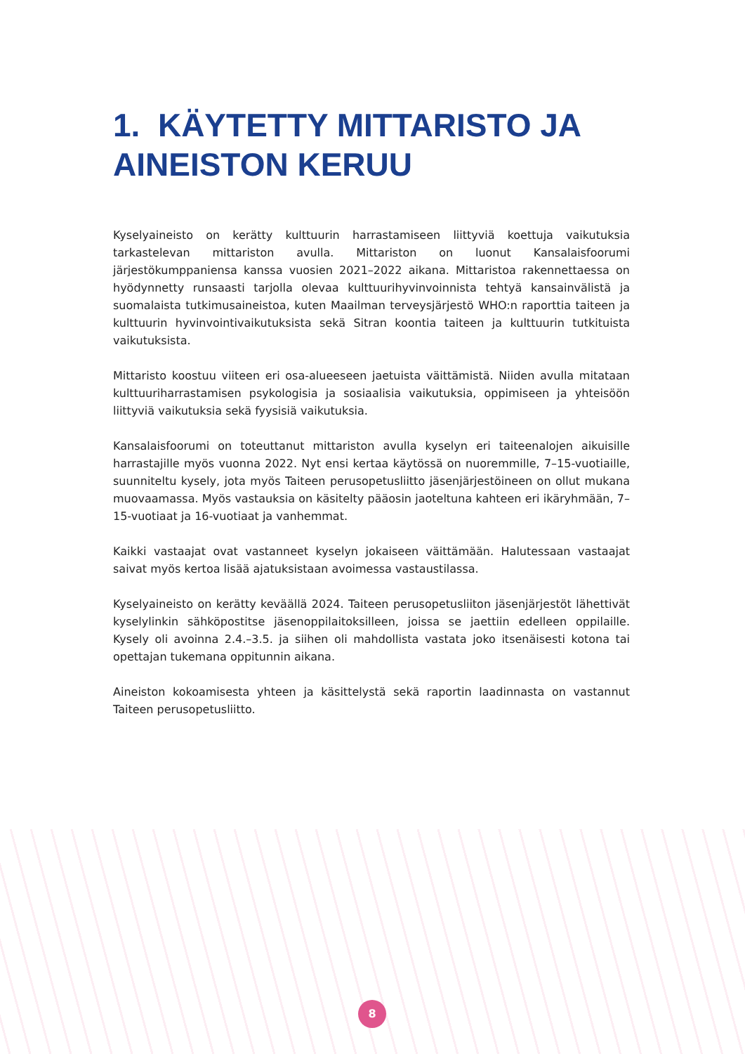1. KÄYTETTY MITTARISTO JA AINEISTON KERUU
Kyselyaineisto on kerätty kulttuurin harrastamiseen liittyviä koettuja vaikutuksia tarkastelevan mittariston avulla. Mittariston on luonut Kansalaisfoorumi järjestökumppaniensa kanssa vuosien 2021–2022 aikana. Mittaristoa rakennettaessa on hyödynnetty runsaasti tarjolla olevaa kulttuurihyvinvoinnista tehtyä kansainvälistä ja suomalaista tutkimusaineistoa, kuten Maailman terveysjärjestö WHO:n raporttia taiteen ja kulttuurin hyvinvointivaikutuksista sekä Sitran koontia taiteen ja kulttuurin tutkituista vaikutuksista.
Mittaristo koostuu viiteen eri osa-alueeseen jaetuista väittämistä. Niiden avulla mitataan kulttuuriharrastamisen psykologisia ja sosiaalisia vaikutuksia, oppimiseen ja yhteisöön liittyviä vaikutuksia sekä fyysisiä vaikutuksia.
Kansalaisfoorumi on toteuttanut mittariston avulla kyselyn eri taiteenalojen aikuisille harrastajille myös vuonna 2022. Nyt ensi kertaa käytössä on nuoremmille, 7–15-vuotiaille, suunniteltu kysely, jota myös Taiteen perusopetusliitto jäsenjärjestöineen on ollut mukana muovaamassa. Myös vastauksia on käsitelty pääosin jaoteltuna kahteen eri ikäryhmään, 7–15-vuotiaat ja 16-vuotiaat ja vanhemmat.
Kaikki vastaajat ovat vastanneet kyselyn jokaiseen väittämään. Halutessaan vastaajat saivat myös kertoa lisää ajatuksistaan avoimessa vastaustilassa.
Kyselyaineisto on kerätty keväällä 2024. Taiteen perusopetusliiton jäsenjärjestöt lähettivät kyselylinkin sähköpostitse jäsenoppilaitoksilleen, joissa se jaettiin edelleen oppilaille. Kysely oli avoinna 2.4.–3.5. ja siihen oli mahdollista vastata joko itsenäisesti kotona tai opettajan tukemana oppitunnin aikana.
Aineiston kokoamisesta yhteen ja käsittelystä sekä raportin laadinnasta on vastannut Taiteen perusopetusliitto.
8